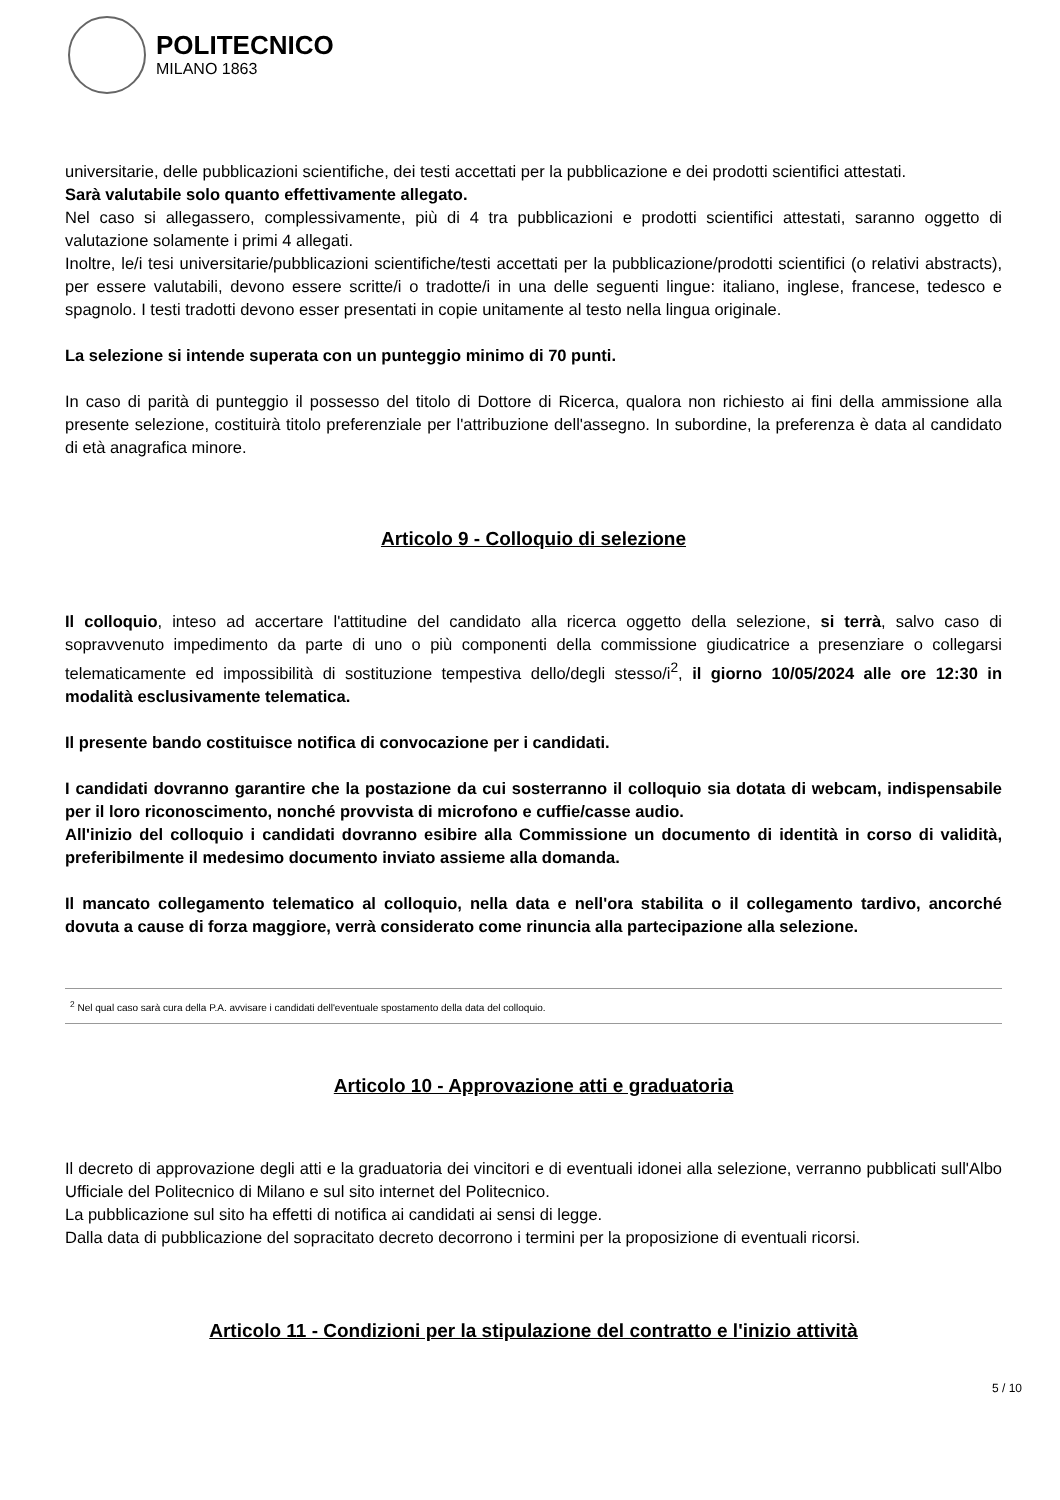POLITECNICO
MILANO 1863
universitarie, delle pubblicazioni scientifiche, dei testi accettati per la pubblicazione e dei prodotti scientifici attestati.
Sarà valutabile solo quanto effettivamente allegato.
Nel caso si allegassero, complessivamente, più di 4 tra pubblicazioni e prodotti scientifici attestati, saranno oggetto di valutazione solamente i primi 4 allegati.
Inoltre, le/i tesi universitarie/pubblicazioni scientifiche/testi accettati per la pubblicazione/prodotti scientifici (o relativi abstracts), per essere valutabili, devono essere scritte/i o tradotte/i in una delle seguenti lingue: italiano, inglese, francese, tedesco e spagnolo. I testi tradotti devono esser presentati in copie unitamente al testo nella lingua originale.
La selezione si intende superata con un punteggio minimo di 70 punti.
In caso di parità di punteggio il possesso del titolo di Dottore di Ricerca, qualora non richiesto ai fini della ammissione alla presente selezione, costituirà titolo preferenziale per l'attribuzione dell'assegno. In subordine, la preferenza è data al candidato di età anagrafica minore.
Articolo 9 - Colloquio di selezione
Il colloquio, inteso ad accertare l'attitudine del candidato alla ricerca oggetto della selezione, si terrà, salvo caso di sopravvenuto impedimento da parte di uno o più componenti della commissione giudicatrice a presenziare o collegarsi telematicamente ed impossibilità di sostituzione tempestiva dello/degli stesso/i<sup>2</sup>, il giorno 10/05/2024 alle ore 12:30 in modalità esclusivamente telematica.
Il presente bando costituisce notifica di convocazione per i candidati.
I candidati dovranno garantire che la postazione da cui sosterranno il colloquio sia dotata di webcam, indispensabile per il loro riconoscimento, nonché provvista di microfono e cuffie/casse audio.
All'inizio del colloquio i candidati dovranno esibire alla Commissione un documento di identità in corso di validità, preferibilmente il medesimo documento inviato assieme alla domanda.
Il mancato collegamento telematico al colloquio, nella data e nell'ora stabilita o il collegamento tardivo, ancorché dovuta a cause di forza maggiore, verrà considerato come rinuncia alla partecipazione alla selezione.
<sup>2</sup> Nel qual caso sarà cura della P.A. avvisare i candidati dell'eventuale spostamento della data del colloquio.
Articolo 10 - Approvazione atti e graduatoria
Il decreto di approvazione degli atti e la graduatoria dei vincitori e di eventuali idonei alla selezione, verranno pubblicati sull'Albo Ufficiale del Politecnico di Milano e sul sito internet del Politecnico.
La pubblicazione sul sito ha effetti di notifica ai candidati ai sensi di legge.
Dalla data di pubblicazione del sopracitato decreto decorrono i termini per la proposizione di eventuali ricorsi.
Articolo 11 - Condizioni per la stipulazione del contratto e l'inizio attività
5 / 10